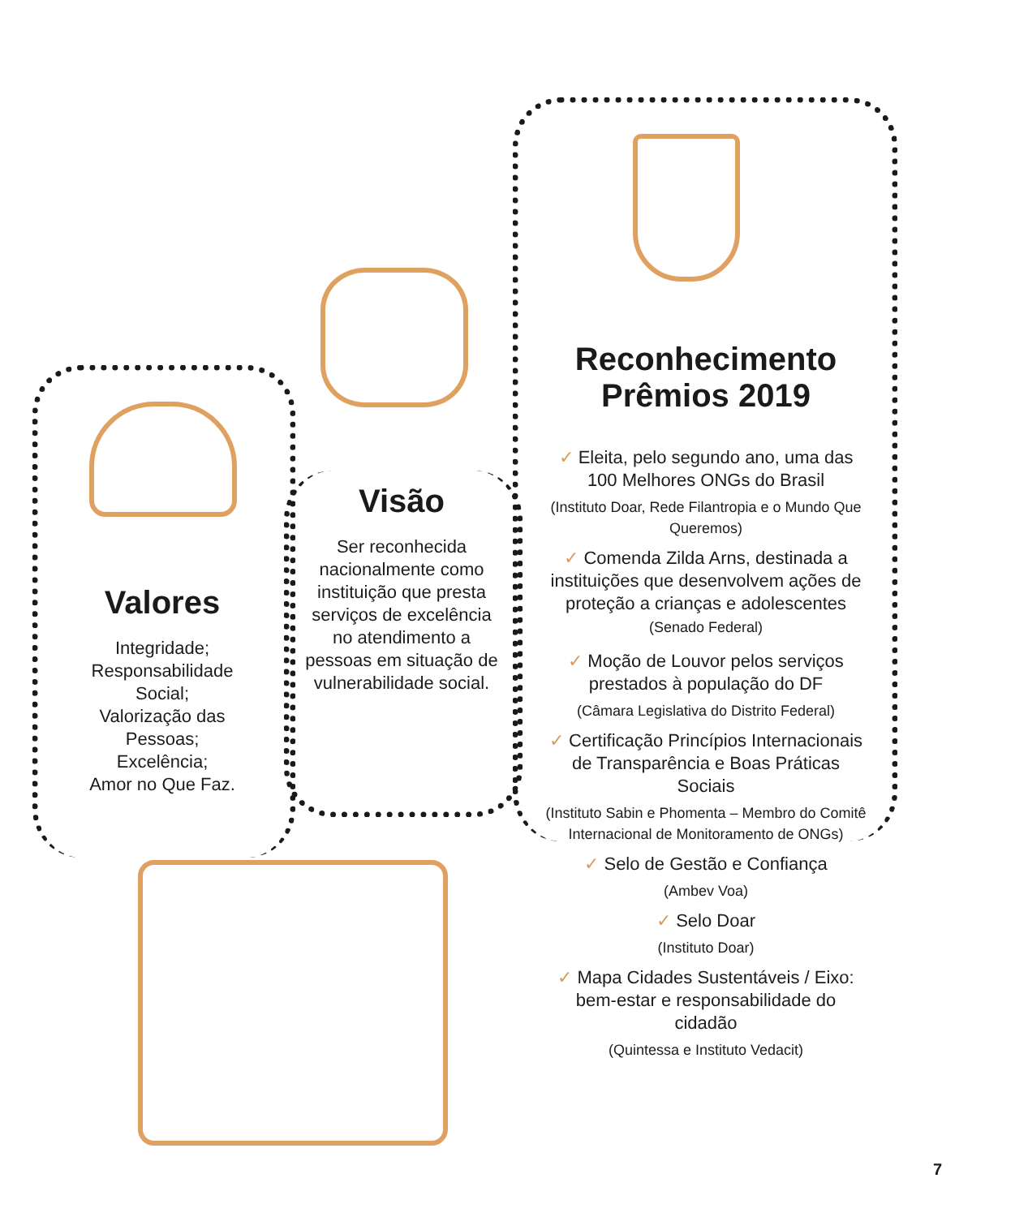Valores
Integridade;
Responsabilidade Social;
Valorização das Pessoas;
Excelência;
Amor no Que Faz.
Visão
Ser reconhecida nacionalmente como instituição que presta serviços de excelência no atendimento a pessoas em situação de vulnerabilidade social.
Reconhecimento
Prêmios 2019
✓ Eleita, pelo segundo ano, uma das 100 Melhores ONGs do Brasil
(Instituto Doar, Rede Filantropia e o Mundo Que Queremos)
✓ Comenda Zilda Arns, destinada a instituições que desenvolvem ações de proteção a crianças e adolescentes (Senado Federal)
✓ Moção de Louvor pelos serviços prestados à população do DF
(Câmara Legislativa do Distrito Federal)
✓ Certificação Princípios Internacionais de Transparência e Boas Práticas Sociais
(Instituto Sabin e Phomenta – Membro do Comitê Internacional de Monitoramento de ONGs)
✓ Selo de Gestão e Confiança
(Ambev Voa)
✓ Selo Doar
(Instituto Doar)
✓ Mapa Cidades Sustentáveis / Eixo: bem-estar e responsabilidade do cidadão
(Quintessa e Instituto Vedacit)
7